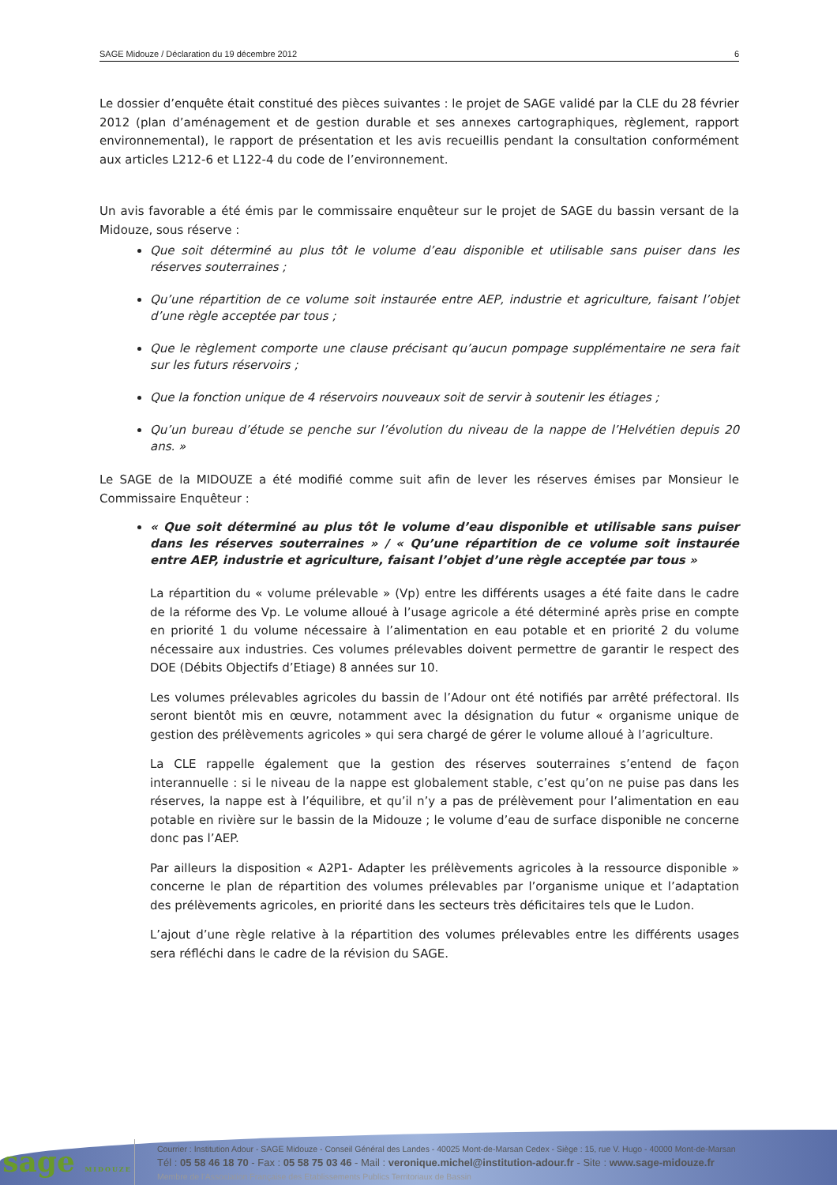SAGE Midouze / Déclaration du 19 décembre 2012 6
Le dossier d’enquête était constitué des pièces suivantes : le projet de SAGE validé par la CLE du 28 février 2012 (plan d’aménagement et de gestion durable et ses annexes cartographiques, règlement, rapport environnemental), le rapport de présentation et les avis recueillis pendant la consultation conformément aux articles L212-6 et L122-4 du code de l’environnement.
Un avis favorable a été émis par le commissaire enquêteur sur le projet de SAGE du bassin versant de la Midouze, sous réserve :
Que soit déterminé au plus tôt le volume d’eau disponible et utilisable sans puiser dans les réserves souterraines ;
Qu’une répartition de ce volume soit instaurée entre AEP, industrie et agriculture, faisant l’objet d’une règle acceptée par tous ;
Que le règlement comporte une clause précisant qu’aucun pompage supplémentaire ne sera fait sur les futurs réservoirs ;
Que la fonction unique de 4 réservoirs nouveaux soit de servir à soutenir les étiages ;
Qu’un bureau d’étude se penche sur l’évolution du niveau de la nappe de l’Helvétien depuis 20 ans. »
Le SAGE de la MIDOUZE a été modifié comme suit afin de lever les réserves émises par Monsieur le Commissaire Enquêteur :
« Que soit déterminé au plus tôt le volume d’eau disponible et utilisable sans puiser dans les réserves souterraines » / « Qu’une répartition de ce volume soit instaurée entre AEP, industrie et agriculture, faisant l’objet d’une règle acceptée par tous »
La répartition du « volume prélevable » (Vp) entre les différents usages a été faite dans le cadre de la réforme des Vp. Le volume alloué à l’usage agricole a été déterminé après prise en compte en priorité 1 du volume nécessaire à l’alimentation en eau potable et en priorité 2 du volume nécessaire aux industries. Ces volumes prélevables doivent permettre de garantir le respect des DOE (Débits Objectifs d’Etiage) 8 années sur 10.
Les volumes prélevables agricoles du bassin de l’Adour ont été notifiés par arrêté préfectoral. Ils seront bientôt mis en œuvre, notamment avec la désignation du futur « organisme unique de gestion des prélèvements agricoles » qui sera chargé de gérer le volume alloué à l’agriculture.
La CLE rappelle également que la gestion des réserves souterraines s’entend de façon interannuelle : si le niveau de la nappe est globalement stable, c’est qu’on ne puise pas dans les réserves, la nappe est à l’équilibre, et qu’il n’y a pas de prélèvement pour l’alimentation en eau potable en rivière sur le bassin de la Midouze ; le volume d’eau de surface disponible ne concerne donc pas l’AEP.
Par ailleurs la disposition « A2P1- Adapter les prélèvements agricoles à la ressource disponible » concerne le plan de répartition des volumes prélevables par l’organisme unique et l’adaptation des prélèvements agricoles, en priorité dans les secteurs très déficitaires tels que le Ludon.
L’ajout d’une règle relative à la répartition des volumes prélevables entre les différents usages sera réfléchi dans le cadre de la révision du SAGE.
sage MIDOUZE
Courrier : Institution Adour - SAGE Midouze - Conseil Général des Landes - 40025 Mont-de-Marsan Cedex - Siège : 15, rue V. Hugo - 40000 Mont-de-Marsan
Tél : 05 58 46 18 70 - Fax : 05 58 75 03 46 - Mail : veronique.michel@institution-adour.fr - Site : www.sage-midouze.fr
Membre de l’Association Française des Etablissements Publics Territoriaux de Bassin